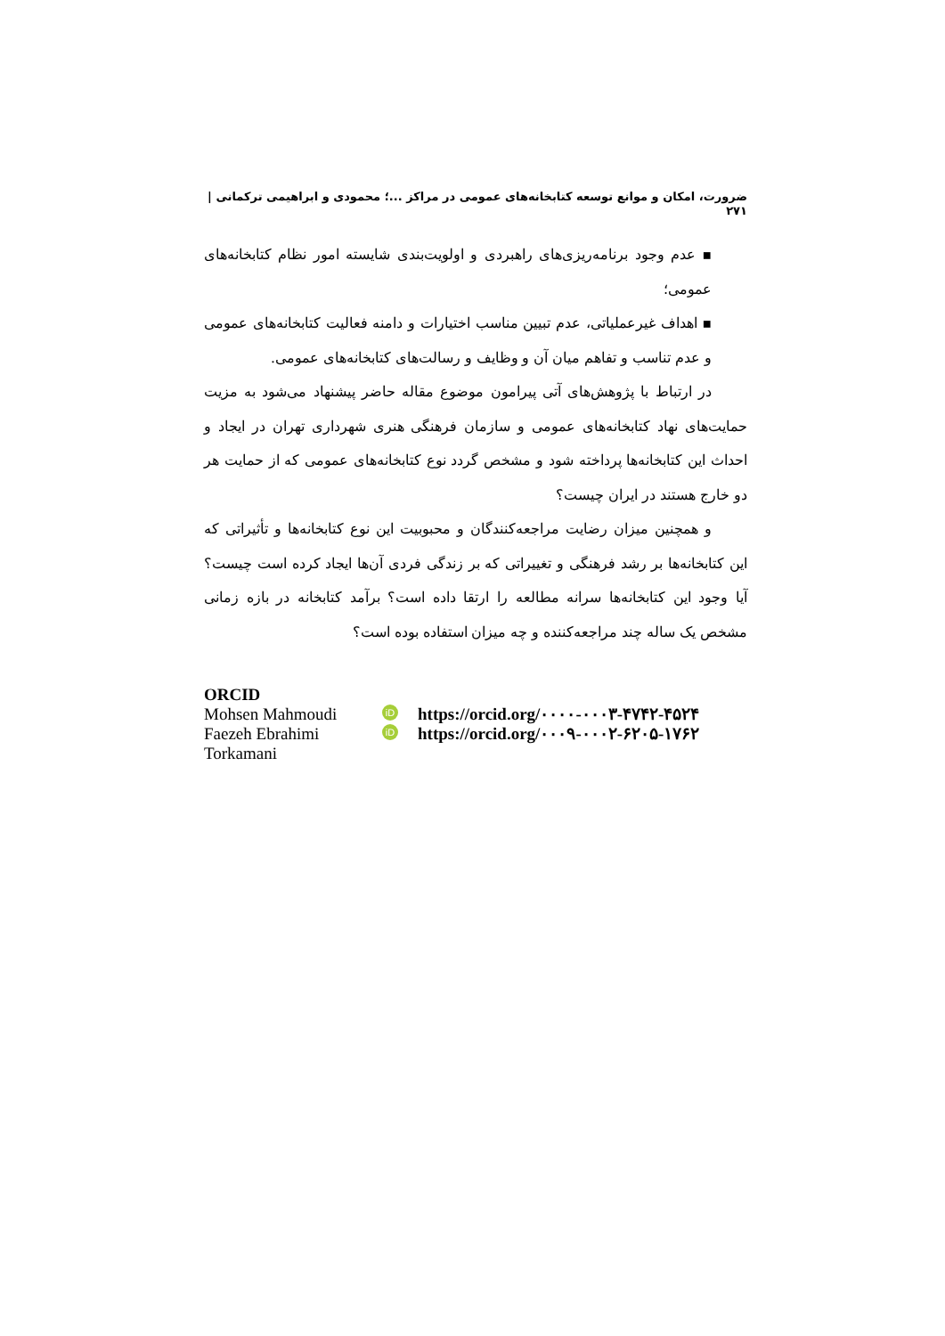ضرورت، امکان و موانع توسعه کتابخانه‌های عمومی در مراکز ...؛ محمودی و ابراهیمی ترکمانی | ۲۷۱
▪ عدم وجود برنامه‌ریزی‌های راهبردی و اولویت‌بندی شایسته امور نظام کتابخانه‌های عمومی؛
▪ اهداف غیرعملیاتی، عدم تبیین مناسب اختیارات و دامنه فعالیت کتابخانه‌های عمومی و عدم تناسب و تفاهم میان آن و وظایف و رسالت‌های کتابخانه‌های عمومی.
در ارتباط با پژوهش‌های آتی پیرامون موضوع مقاله حاضر پیشنهاد می‌شود به مزیت حمایت‌های نهاد کتابخانه‌های عمومی و سازمان فرهنگی هنری شهرداری تهران در ایجاد و احداث این کتابخانه‌ها پرداخته شود و مشخص گردد نوع کتابخانه‌های عمومی که از حمایت هر دو خارج هستند در ایران چیست؟
و همچنین میزان رضایت مراجعه‌کنندگان و محبوبیت این نوع کتابخانه‌ها و تأثیراتی که این کتابخانه‌ها بر رشد فرهنگی و تغییراتی که بر زندگی فردی آن‌ها ایجاد کرده است چیست؟ آیا وجود این کتابخانه‌ها سرانه مطالعه را ارتقا داده است؟ برآمد کتابخانه در بازه زمانی مشخص یک ساله چند مراجعه‌کننده و چه میزان استفاده بوده است؟
ORCID
Mohsen Mahmoudi iD https://orcid.org/۰۰۰۰-۰۰۰۳-۴۷۴۲-۴۵۲۴
Faezeh Ebrahimi Torkamani iD https://orcid.org/۰۰۰۹-۰۰۰۲-۶۲۰۵-۱۷۶۲